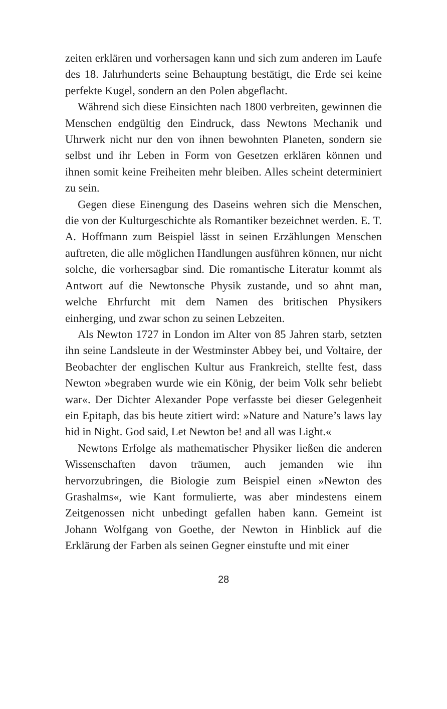zeiten erklären und vorhersagen kann und sich zum anderen im Laufe des 18. Jahrhunderts seine Behauptung bestätigt, die Erde sei keine perfekte Kugel, sondern an den Polen abgeflacht.
Während sich diese Einsichten nach 1800 verbreiten, gewinnen die Menschen endgültig den Eindruck, dass Newtons Mechanik und Uhrwerk nicht nur den von ihnen bewohnten Planeten, sondern sie selbst und ihr Leben in Form von Gesetzen erklären können und ihnen somit keine Freiheiten mehr bleiben. Alles scheint determiniert zu sein.
Gegen diese Einengung des Daseins wehren sich die Menschen, die von der Kulturgeschichte als Romantiker bezeichnet werden. E. T. A. Hoffmann zum Beispiel lässt in seinen Erzählungen Menschen auftreten, die alle möglichen Handlungen ausführen können, nur nicht solche, die vorhersagbar sind. Die romantische Literatur kommt als Antwort auf die Newtonsche Physik zustande, und so ahnt man, welche Ehrfurcht mit dem Namen des britischen Physikers einherging, und zwar schon zu seinen Lebzeiten.
Als Newton 1727 in London im Alter von 85 Jahren starb, setzten ihn seine Landsleute in der Westminster Abbey bei, und Voltaire, der Beobachter der englischen Kultur aus Frankreich, stellte fest, dass Newton »begraben wurde wie ein König, der beim Volk sehr beliebt war«. Der Dichter Alexander Pope verfasste bei dieser Gelegenheit ein Epitaph, das bis heute zitiert wird: »Nature and Nature’s laws lay hid in Night. God said, Let Newton be! and all was Light.«
Newtons Erfolge als mathematischer Physiker ließen die anderen Wissenschaften davon träumen, auch jemanden wie ihn hervorzubringen, die Biologie zum Beispiel einen »Newton des Grashalms«, wie Kant formulierte, was aber mindestens einem Zeitgenossen nicht unbedingt gefallen haben kann. Gemeint ist Johann Wolfgang von Goethe, der Newton in Hinblick auf die Erklärung der Farben als seinen Gegner einstufte und mit einer
28